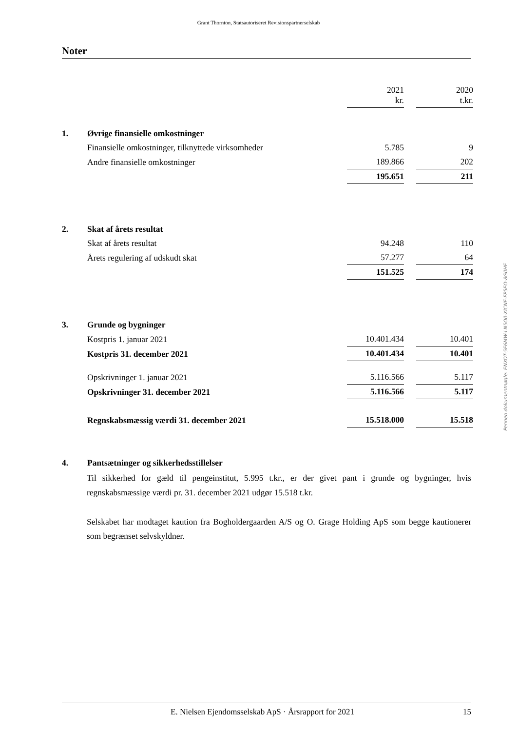Grant Thornton, Statsautoriseret Revisionspartnerselskab
Noter
| | | 2021 kr. | | 2020 t.kr. |
| 1. | Øvrige finansielle omkostninger | | | |
| | Finansielle omkostninger, tilknyttede virksomheder | 5.785 | | 9 |
| | Andre finansielle omkostninger | 189.866 | | 202 |
| | | 195.651 | | 211 |
| 2. | Skat af årets resultat | | | |
| | Skat af årets resultat | 94.248 | | 110 |
| | Årets regulering af udskudt skat | 57.277 | | 64 |
| | | 151.525 | | 174 |
| 3. | Grunde og bygninger | | | |
| | Kostpris 1. januar 2021 | 10.401.434 | | 10.401 |
| | Kostpris 31. december 2021 | 10.401.434 | | 10.401 |
| | Opskrivninger 1. januar 2021 | 5.116.566 | | 5.117 |
| | Opskrivninger 31. december 2021 | 5.116.566 | | 5.117 |
| | Regnskabsmæssig værdi 31. december 2021 | 15.518.000 | | 15.518 |
| 4. | Pantsætninger og sikkerhedsstillelser | | | |
Til sikkerhed for gæld til pengeinstitut, 5.995 t.kr., er der givet pant i grunde og bygninger, hvis regnskabsmæssige værdi pr. 31. december 2021 udgør 15.518 t.kr.
Selskabet har modtaget kaution fra Bogholdergaarden A/S og O. Grage Holding ApS som begge kautionerer som begrænset selvskyldner.
Penneo dokumentnøgle: ENXOT-5E6MW-LN5O0-XICNE-FP5EO-8G0HE
E. Nielsen Ejendomsselskab ApS · Årsrapport for 2021 15